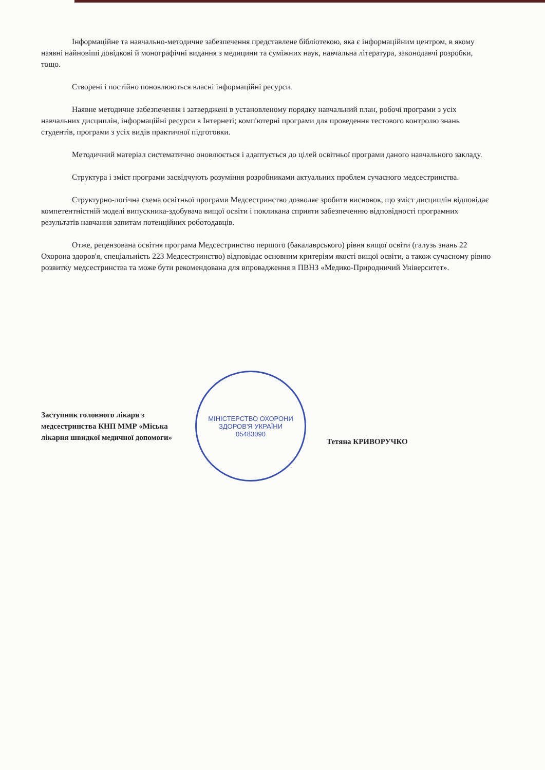Інформаційне та навчально-методичне забезпечення представлене бібліотекою, яка є інформаційним центром, в якому наявні найновіші довідкові й монографічні видання з медицини та суміжних наук, навчальна література, законодавчі розробки, тощо.
Створені і постійно поновлюються власні інформаційні ресурси.
Наявне методичне забезпечення і затверджені в установленому порядку навчальний план, робочі програми з усіх навчальних дисциплін, інформаційні ресурси в Інтернеті; комп'ютерні програми для проведення тестового контролю знань студентів, програми з усіх видів практичної підготовки.
Методичний матеріал систематично оновлюється і адаптується до цілей освітньої програми даного навчального закладу.
Структура і зміст програми засвідчують розуміння розробниками актуальних проблем сучасного медсестринства.
Структурно-логічна схема освітньої програми Медсестринство дозволяє зробити висновок, що зміст дисциплін відповідає компетентністній моделі випускника-здобувача вищої освіти і покликана сприяти забезпеченню відповідності програмних результатів навчання запитам потенційних роботодавців.
Отже, рецензована освітня програма Медсестринство першого (бакалаврського) рівня вищої освіти (галузь знань 22 Охорона здоров'я, спеціальність 223 Медсестринство) відповідає основним критеріям якості вищої освіти, а також сучасному рівню розвитку медсестринства та може бути рекомендована для впровадження в ПВНЗ «Медико-Природничий Університет».
Заступник головного лікаря з медсестринства КНП ММР «Міська лікарня швидкої медичної допомоги»
МІНІСТЕРСТВО ОХОРОНИ ЗДОРОВ'Я УКРАЇНИ
05483090
Тетяна КРИВОРУЧКО